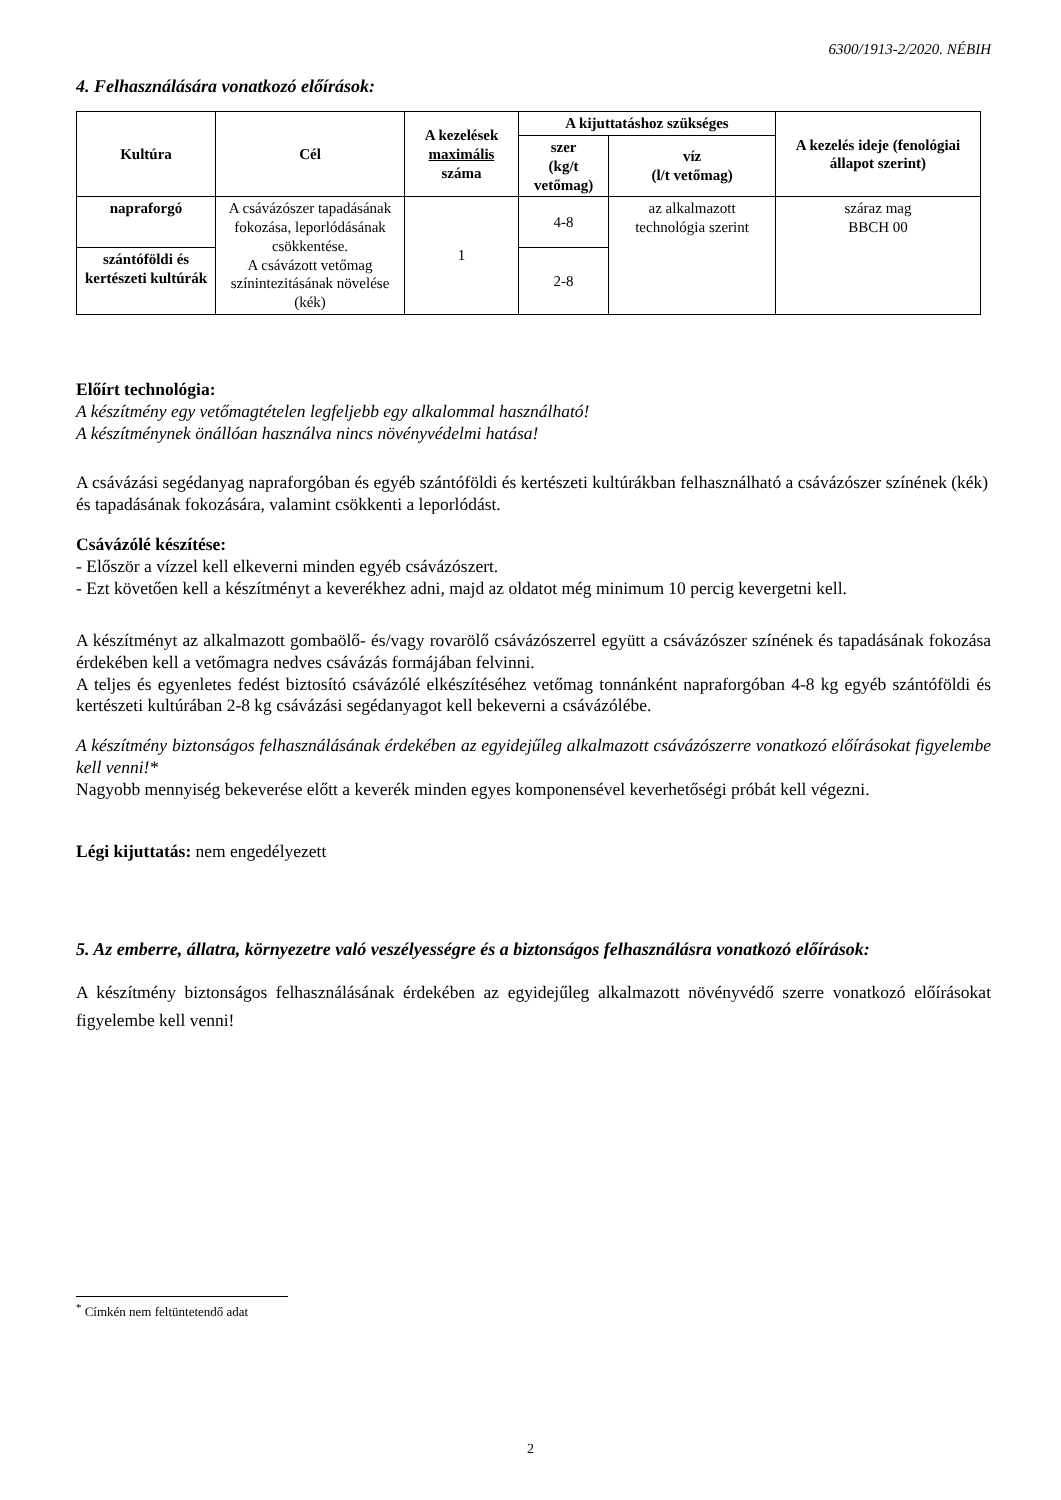6300/1913-2/2020. NÉBIH
4. Felhasználására vonatkozó előírások:
| Kultúra | Cél | A kezelések maximális száma | A kijuttatáshoz szükséges | | A kezelés ideje (fenológiai állapot szerint) |
| --- | --- | --- | --- | --- | --- |
| | | | szer (kg/t vetőmag) | víz (l/t vetőmag) | |
| napraforgó | A csávázószer tapadásának fokozása, leporlódásának csökkentése. A csávázott vetőmag színintezitásának növelése (kék) | 1 | 4-8 | az alkalmazott technológia szerint | száraz mag BBCH 00 |
| szántóföldi és kertészeti kultúrák | | | 2-8 | | |
Előírt technológia:
A készítmény egy vetőmagtételen legfeljebb egy alkalommal használható!
A készítménynek önállóan használva nincs növényvédelmi hatása!
A csávázási segédanyag napraforgóban és egyéb szántóföldi és kertészeti kultúrákban felhasználható a csávázószer színének (kék) és tapadásának fokozására, valamint csökkenti a leporlódást.
Csávázólé készítése:
- Először a vízzel kell elkeverni minden egyéb csávázószert.
- Ezt követően kell a készítményt a keverékhez adni, majd az oldatot még minimum 10 percig kevergetni kell.
A készítményt az alkalmazott gombaölő- és/vagy rovarölő csávázószerrel együtt a csávázószer színének és tapadásának fokozása érdekében kell a vetőmagra nedves csávázás formájában felvinni.
A teljes és egyenletes fedést biztosító csávázólé elkészítéséhez vetőmag tonnánként napraforgóban 4-8 kg egyéb szántóföldi és kertészeti kultúrában 2-8 kg csávázási segédanyagot kell bekeverni a csávázólébe.
A készítmény biztonságos felhasználásának érdekében az egyidejűleg alkalmazott csávázószerre vonatkozó előírásokat figyelembe kell venni!*
Nagyobb mennyiség bekeverése előtt a keverék minden egyes komponensével keverhetőségi próbát kell végezni.
Légi kijuttatás: nem engedélyezett
5. Az emberre, állatra, környezetre való veszélyességre és a biztonságos felhasználásra vonatkozó előírások:
A készítmény biztonságos felhasználásának érdekében az egyidejűleg alkalmazott növényvédő szerre vonatkozó előírásokat figyelembe kell venni!
<sup>*</sup> Címkén nem feltüntetendő adat
2